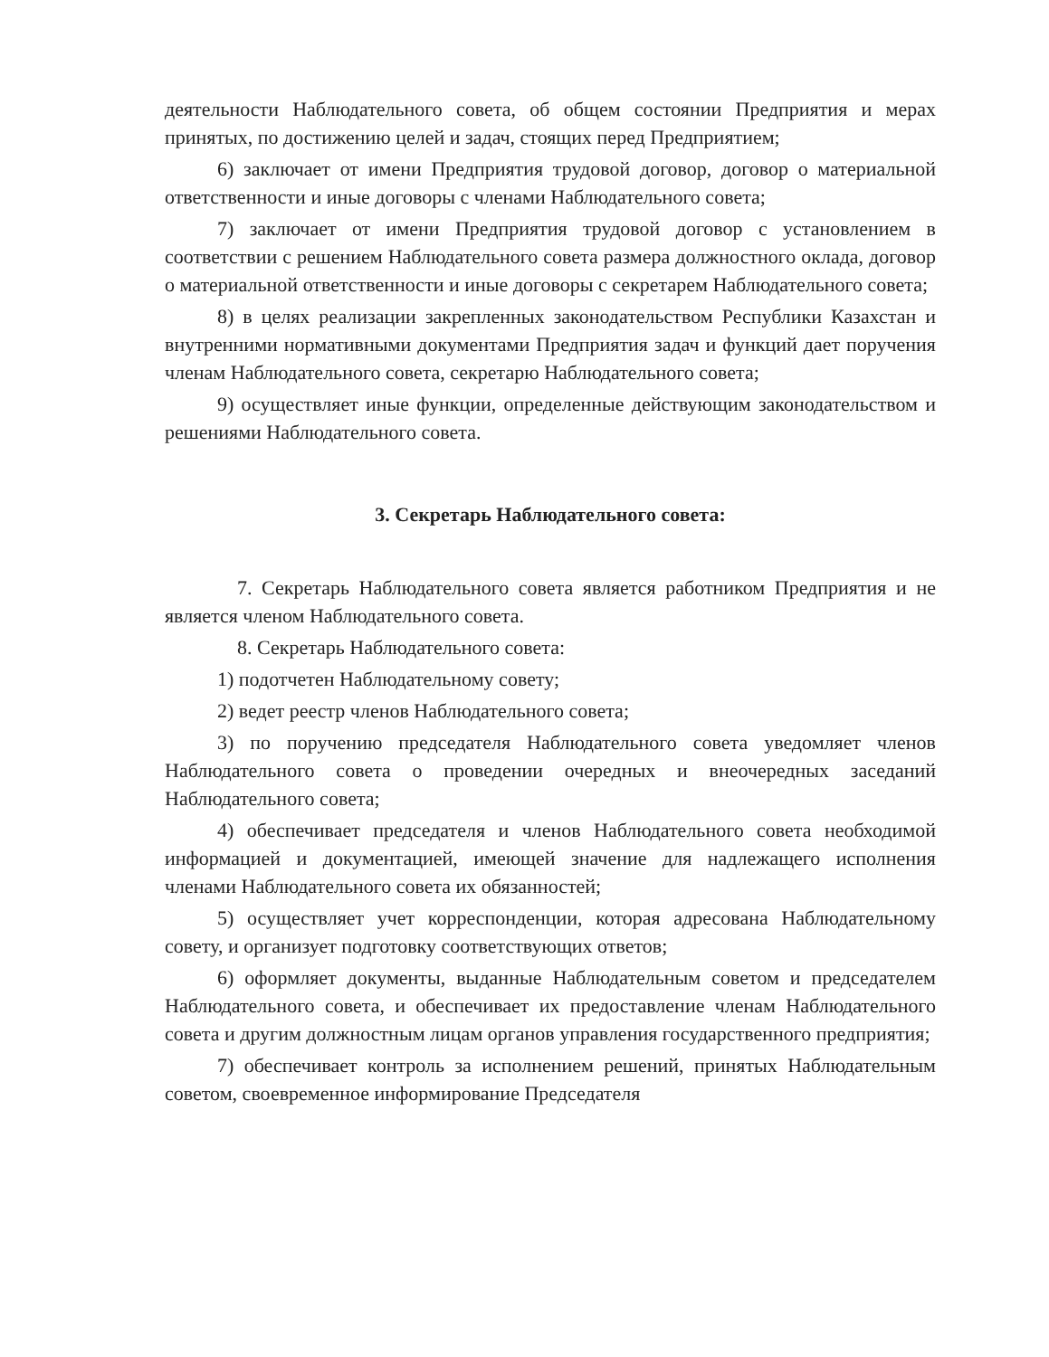деятельности Наблюдательного совета, об общем состоянии Предприятия и мерах принятых, по достижению целей и задач, стоящих перед Предприятием;
6) заключает от имени Предприятия трудовой договор, договор о материальной ответственности и иные договоры с членами Наблюдательного совета;
7) заключает от имени Предприятия трудовой договор с установлением в соответствии с решением Наблюдательного совета размера должностного оклада, договор о материальной ответственности и иные договоры с секретарем Наблюдательного совета;
8) в целях реализации закрепленных законодательством Республики Казахстан и внутренними нормативными документами Предприятия задач и функций дает поручения членам Наблюдательного совета, секретарю Наблюдательного совета;
9) осуществляет иные функции, определенные действующим законодательством и решениями Наблюдательного совета.
3. Секретарь Наблюдательного совета:
7. Секретарь Наблюдательного совета является работником Предприятия и не является членом Наблюдательного совета.
8. Секретарь Наблюдательного совета:
1) подотчетен Наблюдательному совету;
2) ведет реестр членов Наблюдательного совета;
3) по поручению председателя Наблюдательного совета уведомляет членов Наблюдательного совета о проведении очередных и внеочередных заседаний Наблюдательного совета;
4) обеспечивает председателя и членов Наблюдательного совета необходимой информацией и документацией, имеющей значение для надлежащего исполнения членами Наблюдательного совета их обязанностей;
5) осуществляет учет корреспонденции, которая адресована Наблюдательному совету, и организует подготовку соответствующих ответов;
6) оформляет документы, выданные Наблюдательным советом и председателем Наблюдательного совета, и обеспечивает их предоставление членам Наблюдательного совета и другим должностным лицам органов управления государственного предприятия;
7) обеспечивает контроль за исполнением решений, принятых Наблюдательным советом, своевременное информирование Председателя